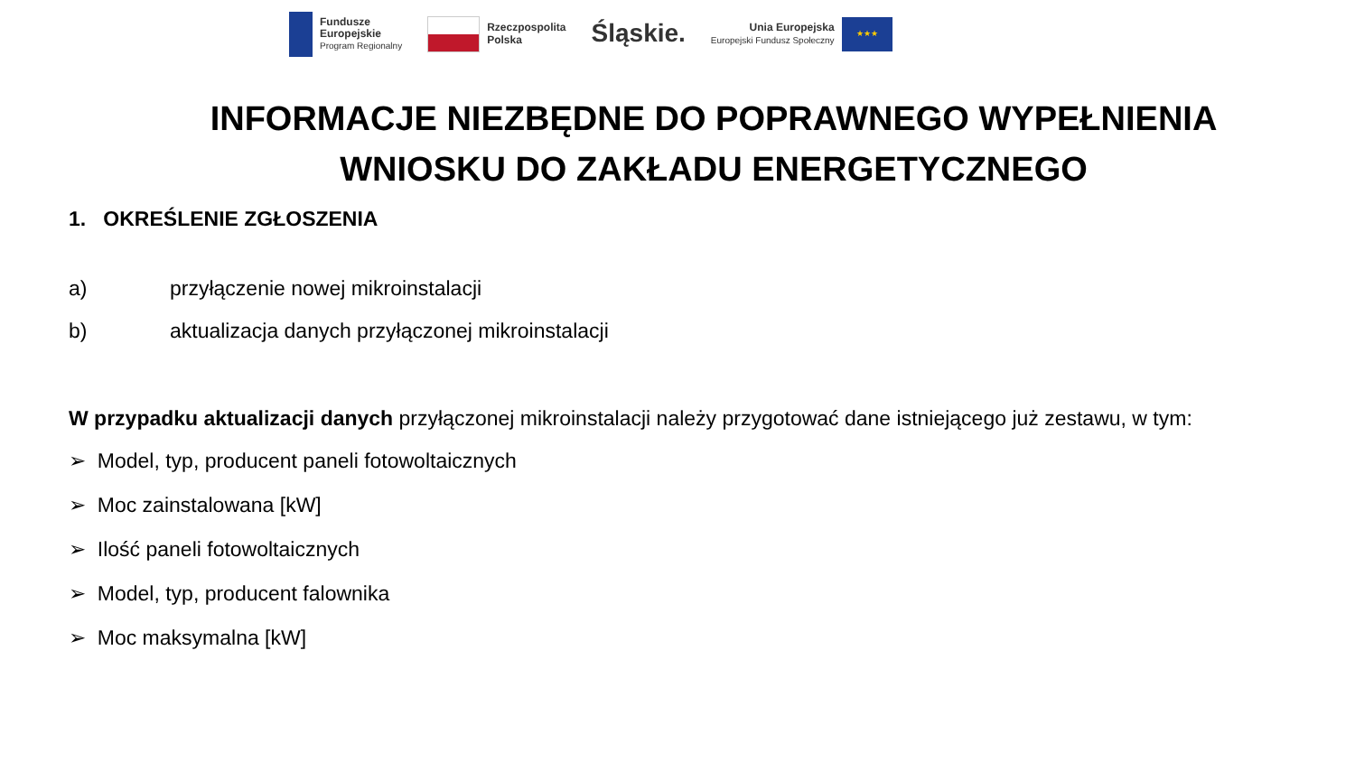Fundusze
Europejskie
Program Regionalny
Rzeczpospolita
Polska
Śląskie.
Unia Europejska
Europejski Fundusz Społeczny
★★★
INFORMACJE NIEZBĘDNE DO POPRAWNEGO WYPEŁNIENIA WNIOSKU DO ZAKŁADU ENERGETYCZNEGO
1. OKREŚLENIE ZGŁOSZENIA
a) przyłączenie nowej mikroinstalacji
b) aktualizacja danych przyłączonej mikroinstalacji
W przypadku aktualizacji danych przyłączonej mikroinstalacji należy przygotować dane istniejącego już zestawu, w tym:
➢ Model, typ, producent paneli fotowoltaicznych
➢ Moc zainstalowana [kW]
➢ Ilość paneli fotowoltaicznych
➢ Model, typ, producent falownika
➢ Moc maksymalna [kW]